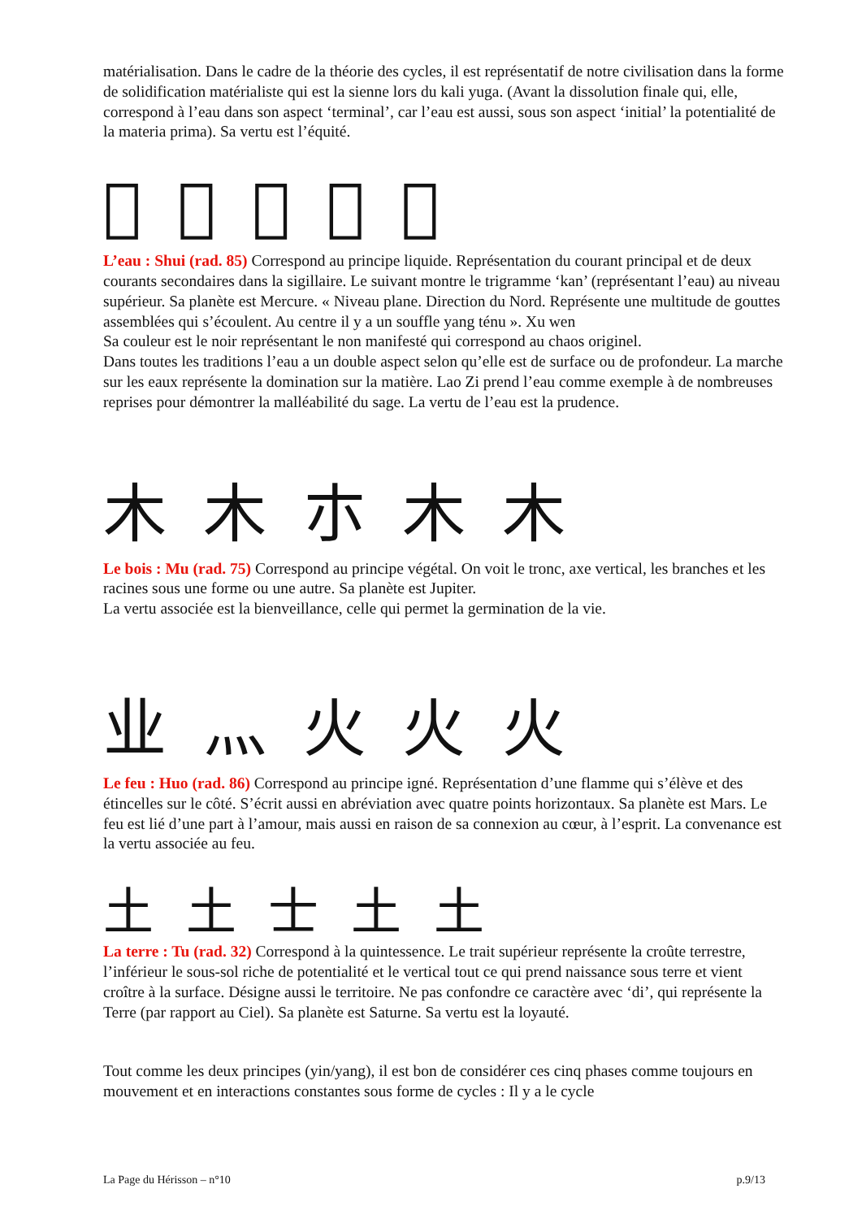matérialisation. Dans le cadre de la théorie des cycles, il est représentatif de notre civilisation dans la forme de solidification matérialiste qui est la sienne lors du kali yuga. (Avant la dissolution finale qui, elle, correspond à l’eau dans son aspect ‘terminal’, car l’eau est aussi, sous son aspect ‘initial’ la potentialité de la materia prima). Sa vertu est l’équité.
𣱱 𣱱 氺 氺 水
L’eau : Shui (rad. 85) Correspond au principe liquide. Représentation du courant principal et de deux courants secondaires dans la sigillaire. Le suivant montre le trigramme ‘kan’ (représentant l’eau) au niveau supérieur. Sa planète est Mercure. « Niveau plane. Direction du Nord. Représente une multitude de gouttes assemblées qui s’écoulent. Au centre il y a un souffle yang ténu ». Xu wen
Sa couleur est le noir représentant le non manifesté qui correspond au chaos originel.
Dans toutes les traditions l’eau a un double aspect selon qu’elle est de surface ou de profondeur. La marche sur les eaux représente la domination sur la matière. Lao Zi prend l’eau comme exemple à de nombreuses reprises pour démontrer la malléabilité du sage. La vertu de l’eau est la prudence.
木 木 朩 木 木
Le bois : Mu (rad. 75) Correspond au principe végétal. On voit le tronc, axe vertical, les branches et les racines sous une forme ou une autre. Sa planète est Jupiter.
La vertu associée est la bienveillance, celle qui permet la germination de la vie.
业 灬 火 火 火
Le feu : Huo (rad. 86) Correspond au principe igné. Représentation d’une flamme qui s’élève et des étincelles sur le côté. S’écrit aussi en abréviation avec quatre points horizontaux. Sa planète est Mars. Le feu est lié d’une part à l’amour, mais aussi en raison de sa connexion au cœur, à l’esprit. La convenance est la vertu associée au feu.
土 土 士 土 土
La terre : Tu (rad. 32) Correspond à la quintessence. Le trait supérieur représente la croûte terrestre, l’inférieur le sous-sol riche de potentialité et le vertical tout ce qui prend naissance sous terre et vient croître à la surface. Désigne aussi le territoire. Ne pas confondre ce caractère avec ‘di’, qui représente la Terre (par rapport au Ciel). Sa planète est Saturne. Sa vertu est la loyauté.
Tout comme les deux principes (yin/yang), il est bon de considérer ces cinq phases comme toujours en mouvement et en interactions constantes sous forme de cycles : Il y a le cycle
La Page du Hérisson – n°10 p.9/13